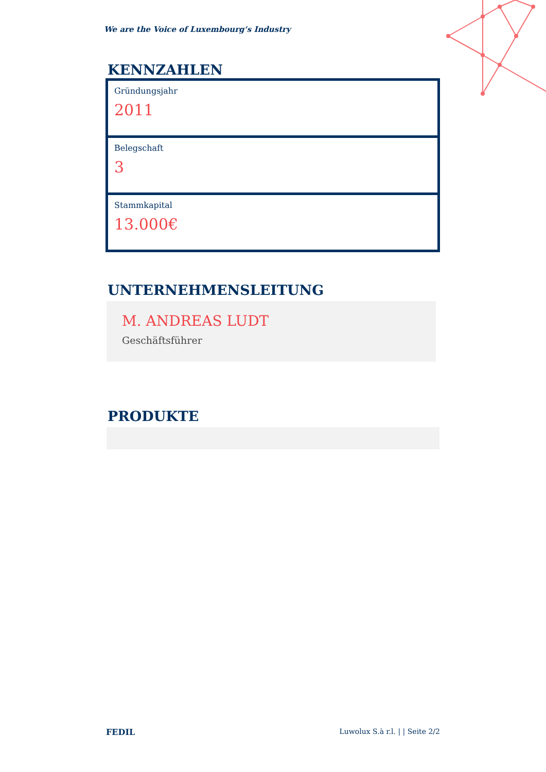We are the Voice of Luxembourg‘s Industry
KENNZAHLEN
Gründungsjahr
2011
Belegschaft
3
Stammkapital
13.000€
UNTERNEHMENSLEITUNG
M. ANDREAS LUDT
Geschäftsführer
PRODUKTE
FEDIL Luwolux S.à r.l. | | Seite 2/2